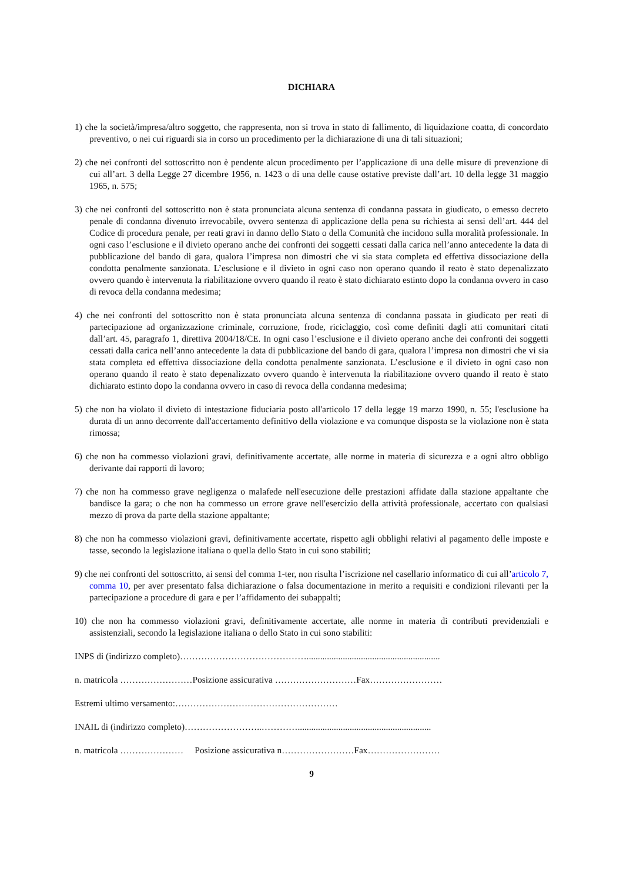DICHIARA
1) che la società/impresa/altro soggetto, che rappresenta, non si trova in stato di fallimento, di liquidazione coatta, di concordato preventivo, o nei cui riguardi sia in corso un procedimento per la dichiarazione di una di tali situazioni;
2) che nei confronti del sottoscritto non è pendente alcun procedimento per l’applicazione di una delle misure di prevenzione di cui all’art. 3 della Legge 27 dicembre 1956, n. 1423 o di una delle cause ostative previste dall’art. 10 della legge 31 maggio 1965, n. 575;
3) che nei confronti del sottoscritto non è stata pronunciata alcuna sentenza di condanna passata in giudicato, o emesso decreto penale di condanna divenuto irrevocabile, ovvero sentenza di applicazione della pena su richiesta ai sensi dell’art. 444 del Codice di procedura penale, per reati gravi in danno dello Stato o della Comunità che incidono sulla moralità professionale. In ogni caso l’esclusione e il divieto operano anche dei confronti dei soggetti cessati dalla carica nell’anno antecedente la data di pubblicazione del bando di gara, qualora l’impresa non dimostri che vi sia stata completa ed effettiva dissociazione della condotta penalmente sanzionata. L’esclusione e il divieto in ogni caso non operano quando il reato è stato depenalizzato ovvero quando è intervenuta la riabilitazione ovvero quando il reato è stato dichiarato estinto dopo la condanna ovvero in caso di revoca della condanna medesima;
4) che nei confronti del sottoscritto non è stata pronunciata alcuna sentenza di condanna passata in giudicato per reati di partecipazione ad organizzazione criminale, corruzione, frode, riciclaggio, così come definiti dagli atti comunitari citati dall’art. 45, paragrafo 1, direttiva 2004/18/CE. In ogni caso l’esclusione e il divieto operano anche dei confronti dei soggetti cessati dalla carica nell’anno antecedente la data di pubblicazione del bando di gara, qualora l’impresa non dimostri che vi sia stata completa ed effettiva dissociazione della condotta penalmente sanzionata. L’esclusione e il divieto in ogni caso non operano quando il reato è stato depenalizzato ovvero quando è intervenuta la riabilitazione ovvero quando il reato è stato dichiarato estinto dopo la condanna ovvero in caso di revoca della condanna medesima;
5) che non ha violato il divieto di intestazione fiduciaria posto all'articolo 17 della legge 19 marzo 1990, n. 55; l'esclusione ha durata di un anno decorrente dall'accertamento definitivo della violazione e va comunque disposta se la violazione non è stata rimossa;
6) che non ha commesso violazioni gravi, definitivamente accertate, alle norme in materia di sicurezza e a ogni altro obbligo derivante dai rapporti di lavoro;
7) che non ha commesso grave negligenza o malafede nell'esecuzione delle prestazioni affidate dalla stazione appaltante che bandisce la gara; o che non ha commesso un errore grave nell'esercizio della attività professionale, accertato con qualsiasi mezzo di prova da parte della stazione appaltante;
8) che non ha commesso violazioni gravi, definitivamente accertate, rispetto agli obblighi relativi al pagamento delle imposte e tasse, secondo la legislazione italiana o quella dello Stato in cui sono stabiliti;
9) che nei confronti del sottoscritto, ai sensi del comma 1-ter, non risulta l’iscrizione nel casellario informatico di cui all’articolo 7, comma 10, per aver presentato falsa dichiarazione o falsa documentazione in merito a requisiti e condizioni rilevanti per la partecipazione a procedure di gara e per l’affidamento dei subappalti;
10) che non ha commesso violazioni gravi, definitivamente accertate, alle norme in materia di contributi previdenziali e assistenziali, secondo la legislazione italiana o dello Stato in cui sono stabiliti:
INPS di (indirizzo completo)……………………………………...........................................................
n. matricola ……………………Posizione assicurativa ………………………Fax……………………
Estremi ultimo versamento:………………………………………………
INAIL di (indirizzo completo)……………………..…………...........................................................
n. matricola ………………… Posizione assicurativa n……………………Fax……………………
9